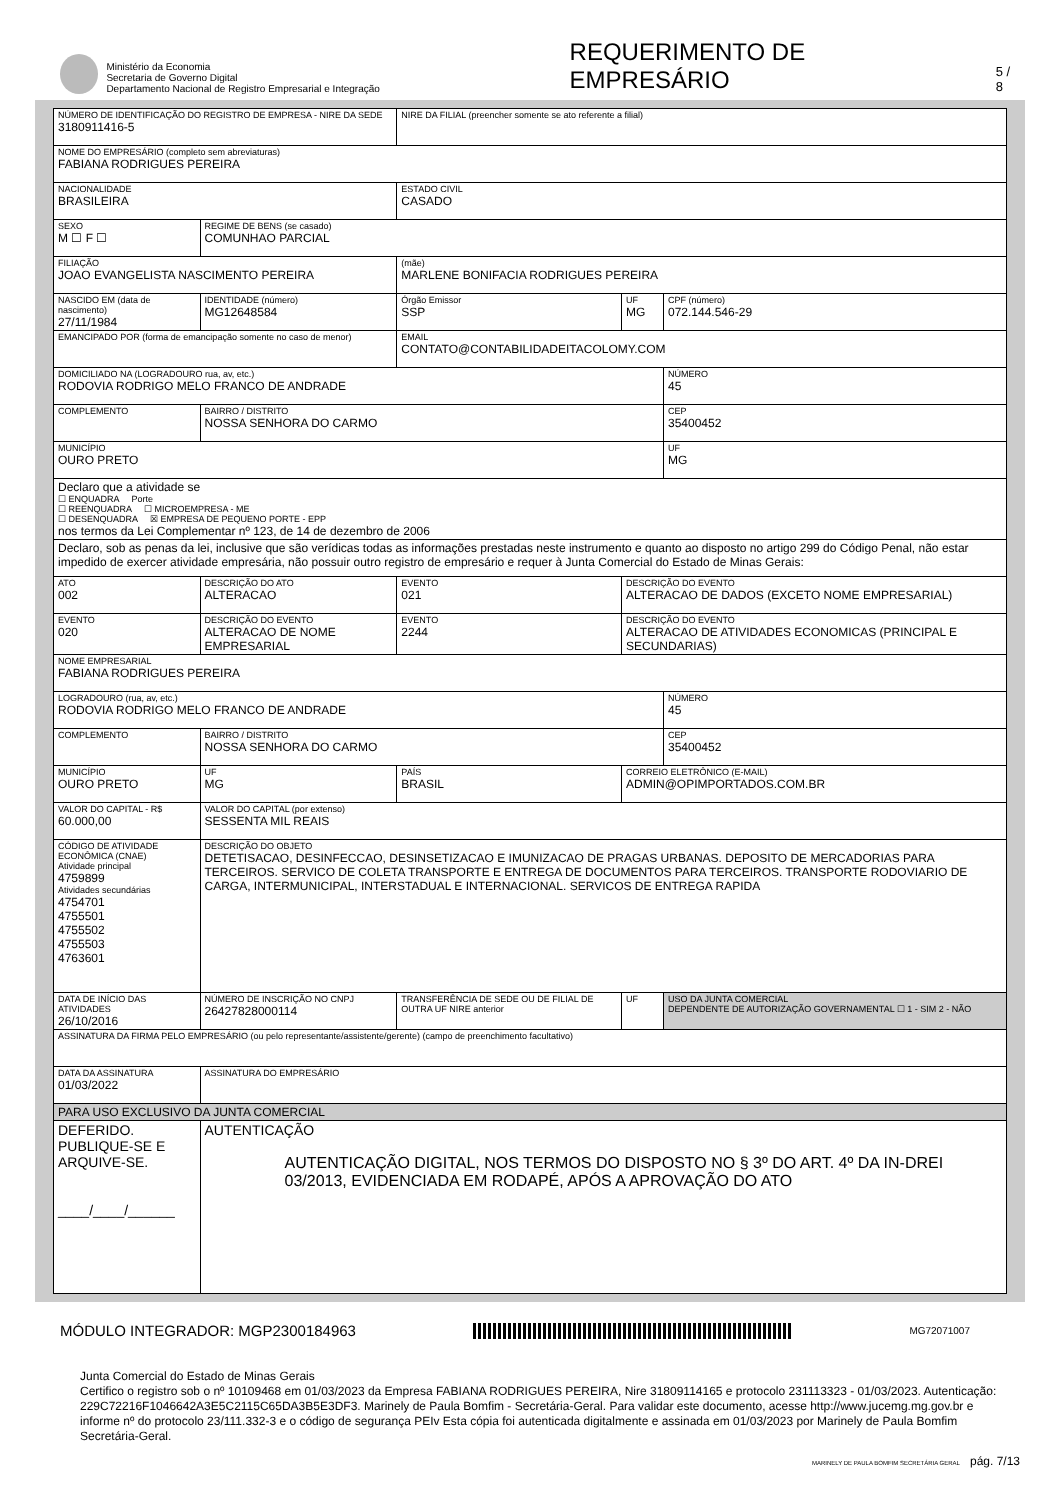Ministério da Economia
Secretaria de Governo Digital
Departamento Nacional de Registro Empresarial e Integração
REQUERIMENTO DE EMPRESÁRIO
5 / 8
| NÚMERO DE IDENTIFICAÇÃO DO REGISTRO DE EMPRESA - NIRE DA SEDE 3180911416-5 | | | | NIRE DA FILIAL (preencher somente se ato referente a filial) | | | |
| NOME DO EMPRESÁRIO (completo sem abreviaturas) FABIANA RODRIGUES PEREIRA | | | | | | | |
| NACIONALIDADE BRASILEIRA | | | | ESTADO CIVIL CASADO | | | |
| SEXO M ☐ F ☐ | REGIME DE BENS (se casado) COMUNHAO PARCIAL | | | | | | |
| FILIAÇÃO JOAO EVANGELISTA NASCIMENTO PEREIRA | | | | (mãe) MARLENE BONIFACIA RODRIGUES PEREIRA | | | |
| NASCIDO EM (data de nascimento) 27/11/1984 | | IDENTIDADE (número) MG12648584 | | Órgão Emissor SSP | | UF MG | CPF (número) 072.144.546-29 |
| EMANCIPADO POR (forma de emancipação somente no caso de menor) | | | | EMAIL CONTATO@CONTABILIDADEITACOLOMY.COM | | | |
| DOMICILIADO NA (LOGRADOURO rua, av, etc.) RODOVIA RODRIGO MELO FRANCO DE ANDRADE | | | | | | | NÚMERO 45 |
| COMPLEMENTO | | | BAIRRO / DISTRITO NOSSA SENHORA DO CARMO | | | | CEP 35400452 |
| MUNICÍPIO OURO PRETO | | | | | | | UF MG |
| Declaro que a atividade se ☐ ENQUADRA Porte ☐ REENQUADRA ☐ MICROEMPRESA - ME ☐ DESENQUADRA ☒ EMPRESA DE PEQUENO PORTE - EPP nos termos da Lei Complementar nº 123, de 14 de dezembro de 2006 | | | | | | | |
| Declaro, sob as penas da lei, inclusive que são verídicas todas as informações prestadas neste instrumento e quanto ao disposto no artigo 299 do Código Penal, não estar impedido de exercer atividade empresária, não possuir outro registro de empresário e requer à Junta Comercial do Estado de Minas Gerais: | | | | | | | |
| ATO 002 | DESCRIÇÃO DO ATO ALTERACAO | | | EVENTO 021 | DESCRIÇÃO DO EVENTO ALTERACAO DE DADOS (EXCETO NOME EMPRESARIAL) | | |
| EVENTO 020 | DESCRIÇÃO DO EVENTO ALTERACAO DE NOME EMPRESARIAL | | | EVENTO 2244 | DESCRIÇÃO DO EVENTO ALTERACAO DE ATIVIDADES ECONOMICAS (PRINCIPAL E SECUNDARIAS) | | |
| NOME EMPRESARIAL FABIANA RODRIGUES PEREIRA | | | | | | | |
| LOGRADOURO (rua, av, etc.) RODOVIA RODRIGO MELO FRANCO DE ANDRADE | | | | | | | NÚMERO 45 |
| COMPLEMENTO | | | BAIRRO / DISTRITO NOSSA SENHORA DO CARMO | | | | CEP 35400452 |
| MUNICÍPIO OURO PRETO | | | UF MG | PAÍS BRASIL | CORREIO ELETRÔNICO (E-MAIL) ADMIN@OPIMPORTADOS.COM.BR | | |
| VALOR DO CAPITAL - R$ 60.000,00 | VALOR DO CAPITAL (por extenso) SESSENTA MIL REAIS | | | | | | |
| CÓDIGO DE ATIVIDADE ECONÔMICA (CNAE) Atividade principal 4759899 Atividades secundárias 4754701 4755501 4755502 4755503 4763601 | DESCRIÇÃO DO OBJETO DETETISACAO, DESINFECCAO, DESINSETIZACAO E IMUNIZACAO DE PRAGAS URBANAS. DEPOSITO DE MERCADORIAS PARA TERCEIROS. SERVICO DE COLETA TRANSPORTE E ENTREGA DE DOCUMENTOS PARA TERCEIROS. TRANSPORTE RODOVIARIO DE CARGA, INTERMUNICIPAL, INTERSTADUAL E INTERNACIONAL. SERVICOS DE ENTREGA RAPIDA | | | | | | |
| DATA DE INÍCIO DAS ATIVIDADES 26/10/2016 | | NÚMERO DE INSCRIÇÃO NO CNPJ 26427828000114 | | TRANSFERÊNCIA DE SEDE OU DE FILIAL DE OUTRA UF NIRE anterior | | UF | USO DA JUNTA COMERCIAL DEPENDENTE DE AUTORIZAÇÃO GOVERNAMENTAL ☐ 1 - SIM 2 - NÃO |
| ASSINATURA DA FIRMA PELO EMPRESÁRIO (ou pelo representante/assistente/gerente) (campo de preenchimento facultativo) | | | | | | | |
| DATA DA ASSINATURA 01/03/2022 | | ASSINATURA DO EMPRESÁRIO | | | | | |
| PARA USO EXCLUSIVO DA JUNTA COMERCIAL | | | | | | | |
| DEFERIDO. PUBLIQUE-SE E ARQUIVE-SE. ____/____/______ | | | AUTENTICAÇÃO AUTENTICAÇÃO DIGITAL, NOS TERMOS DO DISPOSTO NO § 3º DO ART. 4º DA IN-DREI 03/2013, EVIDENCIADA EM RODAPÉ, APÓS A APROVAÇÃO DO ATO | | | | |
MÓDULO INTEGRADOR: MGP2300184963
MG72071007
Junta Comercial do Estado de Minas Gerais
Certifico o registro sob o nº 10109468 em 01/03/2023 da Empresa FABIANA RODRIGUES PEREIRA, Nire 31809114165 e protocolo 231113323 - 01/03/2023. Autenticação: 229C72216F1046642A3E5C2115C65DA3B5E3DF3. Marinely de Paula Bomfim - Secretária-Geral. Para validar este documento, acesse http://www.jucemg.mg.gov.br e informe nº do protocolo 23/111.332-3 e o código de segurança PEIv Esta cópia foi autenticada digitalmente e assinada em 01/03/2023 por Marinely de Paula Bomfim Secretária-Geral.
MARINELY DE PAULA BOMFIM SECRETÁRIA GERAL pág. 7/13